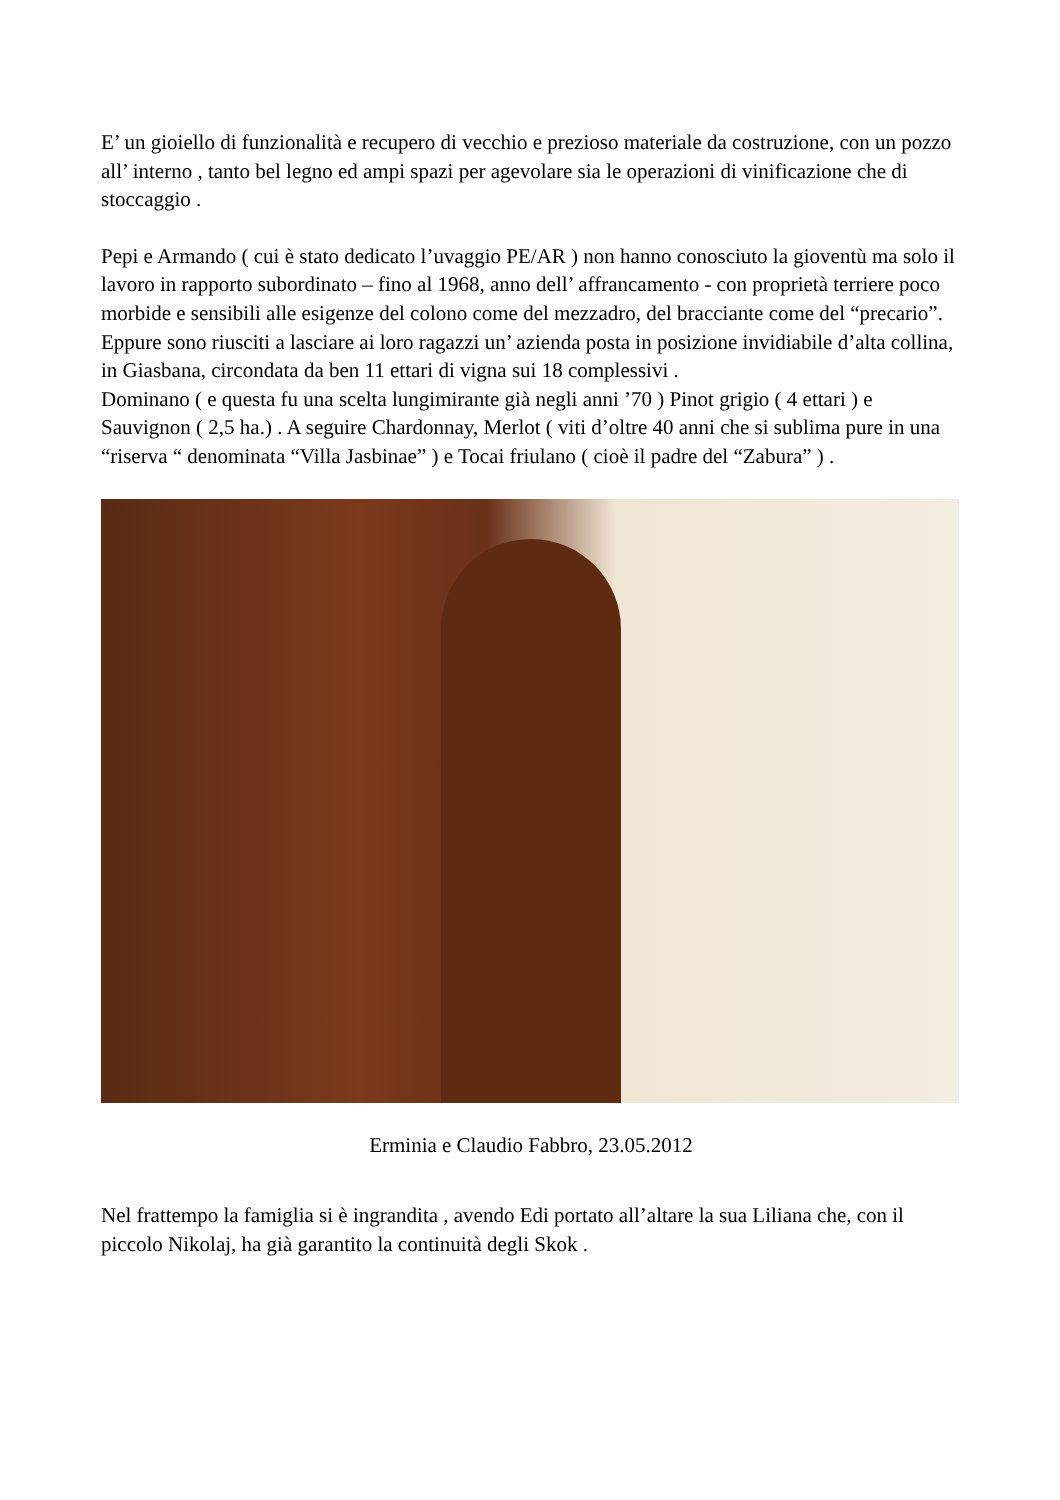E’ un gioiello di funzionalità e recupero di vecchio e prezioso materiale da costruzione, con un pozzo all’ interno , tanto bel legno ed ampi spazi per agevolare sia le operazioni di vinificazione che di stoccaggio .
Pepi e Armando ( cui è stato dedicato l’uvaggio PE/AR ) non hanno conosciuto la gioventù ma solo il lavoro in rapporto subordinato – fino al 1968, anno dell’ affrancamento - con proprietà terriere poco morbide e sensibili alle esigenze del colono come del mezzadro, del bracciante come del “precario”.
Eppure sono riusciti a lasciare ai loro ragazzi un’ azienda posta in posizione invidiabile d’alta collina, in Giasbana, circondata da ben 11 ettari di vigna sui 18 complessivi .
Dominano ( e questa fu una scelta lungimirante già negli anni ’70 ) Pinot grigio ( 4 ettari ) e Sauvignon ( 2,5 ha.) . A seguire Chardonnay, Merlot ( viti d’oltre 40 anni che si sublima pure in una “riserva “ denominata “Villa Jasbinae” ) e Tocai friulano ( cioè il padre del “Zabura” ) .
Erminia e Claudio Fabbro, 23.05.2012
Nel frattempo la famiglia si è ingrandita , avendo Edi portato all’altare la sua Liliana che, con il piccolo Nikolaj, ha già garantito la continuità degli Skok .